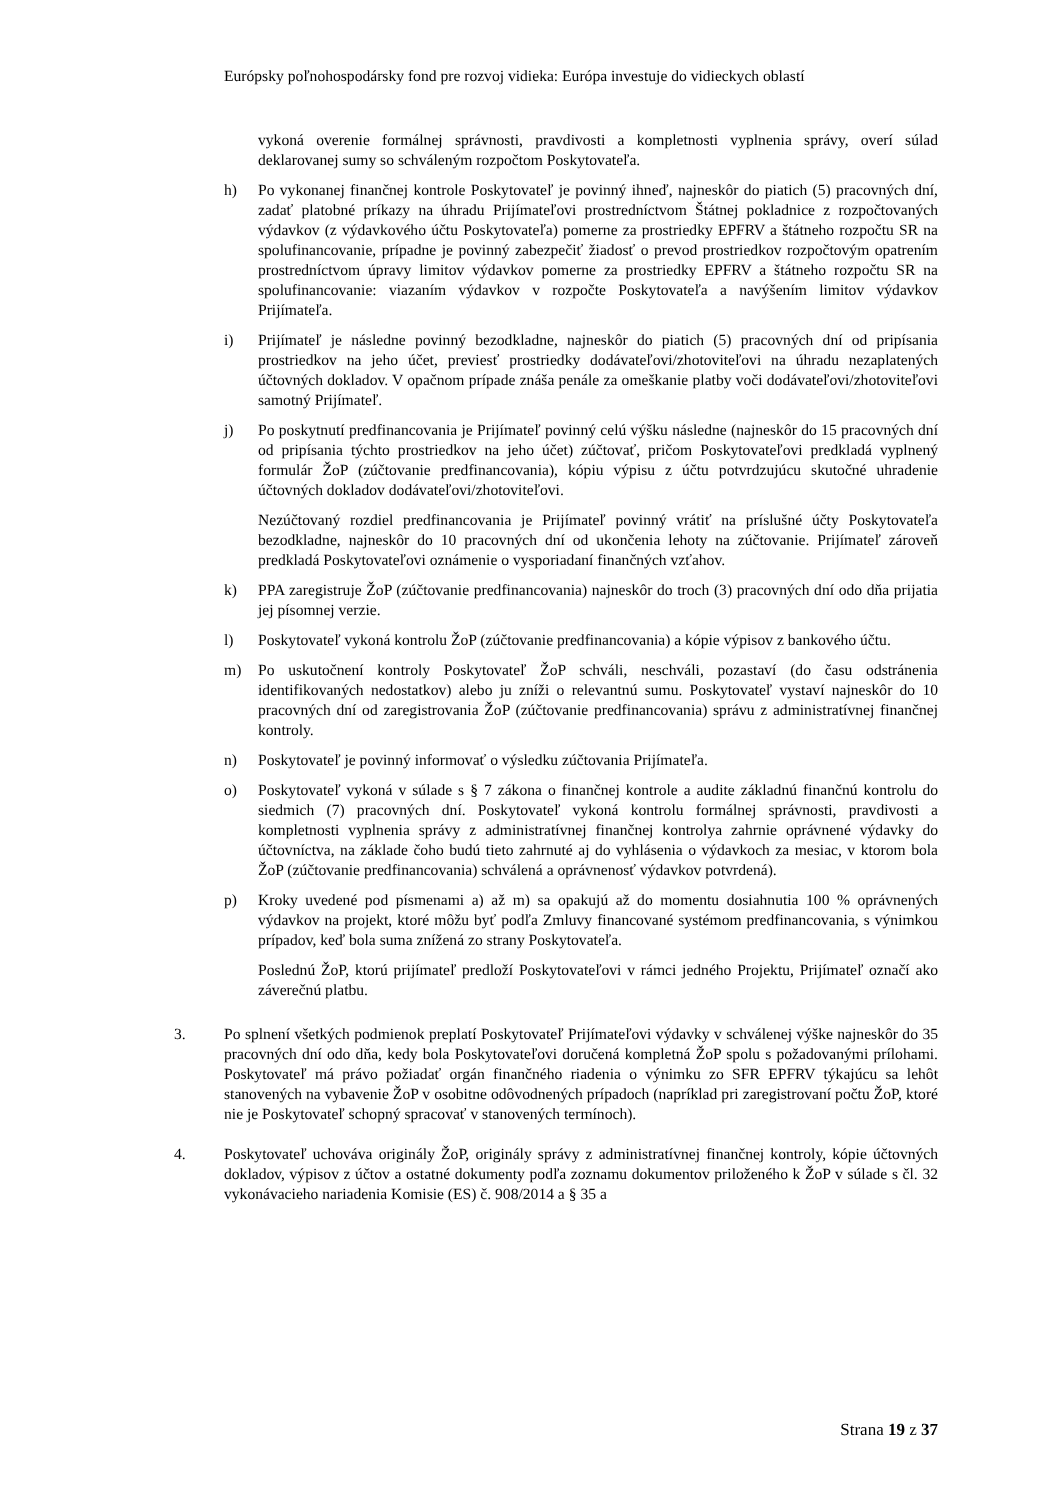Európsky poľnohospodársky fond pre rozvoj vidieka: Európa investuje do vidieckych oblastí
vykoná overenie formálnej správnosti, pravdivosti a kompletnosti vyplnenia správy, overí súlad deklarovanej sumy so schváleným rozpočtom Poskytovateľa.
h) Po vykonanej finančnej kontrole Poskytovateľ je povinný ihneď, najneskôr do piatich (5) pracovných dní, zadať platobné príkazy na úhradu Prijímateľovi prostredníctvom Štátnej pokladnice z rozpočtovaných výdavkov (z výdavkového účtu Poskytovateľa) pomerne za prostriedky EPFRV a štátneho rozpočtu SR na spolufinancovanie, prípadne je povinný zabezpečiť žiadosť o prevod prostriedkov rozpočtovým opatrením prostredníctvom úpravy limitov výdavkov pomerne za prostriedky EPFRV a štátneho rozpočtu SR na spolufinancovanie: viazaním výdavkov v rozpočte Poskytovateľa a navýšením limitov výdavkov Prijímateľa.
i) Prijímateľ je následne povinný bezodkladne, najneskôr do piatich (5) pracovných dní od pripísania prostriedkov na jeho účet, previesť prostriedky dodávateľovi/zhotoviteľovi na úhradu nezaplatených účtovných dokladov. V opačnom prípade znáša penále za omeškanie platby voči dodávateľovi/zhotoviteľovi samotný Prijímateľ.
j) Po poskytnutí predfinancovania je Prijímateľ povinný celú výšku následne (najneskôr do 15 pracovných dní od pripísania týchto prostriedkov na jeho účet) zúčtovať, pričom Poskytovateľovi predkladá vyplnený formulár ŽoP (zúčtovanie predfinancovania), kópiu výpisu z účtu potvrdzujúcu skutočné uhradenie účtovných dokladov dodávateľovi/zhotoviteľovi.
Nezúčtovaný rozdiel predfinancovania je Prijímateľ povinný vrátiť na príslušné účty Poskytovateľa bezodkladne, najneskôr do 10 pracovných dní od ukončenia lehoty na zúčtovanie. Prijímateľ zároveň predkladá Poskytovateľovi oznámenie o vysporiadaní finančných vzťahov.
k) PPA zaregistruje ŽoP (zúčtovanie predfinancovania) najneskôr do troch (3) pracovných dní odo dňa prijatia jej písomnej verzie.
l) Poskytovateľ vykoná kontrolu ŽoP (zúčtovanie predfinancovania) a kópie výpisov z bankového účtu.
m) Po uskutočnení kontroly Poskytovateľ ŽoP schváli, neschváli, pozastaví (do času odstránenia identifikovaných nedostatkov) alebo ju zníži o relevantnú sumu. Poskytovateľ vystaví najneskôr do 10 pracovných dní od zaregistrovania ŽoP (zúčtovanie predfinancovania) správu z administratívnej finančnej kontroly.
n) Poskytovateľ je povinný informovať o výsledku zúčtovania Prijímateľa.
o) Poskytovateľ vykoná v súlade s § 7 zákona o finančnej kontrole a audite základnú finančnú kontrolu do siedmich (7) pracovných dní. Poskytovateľ vykoná kontrolu formálnej správnosti, pravdivosti a kompletnosti vyplnenia správy z administratívnej finančnej kontrolya zahrnie oprávnené výdavky do účtovníctva, na základe čoho budú tieto zahrnuté aj do vyhlásenia o výdavkoch za mesiac, v ktorom bola ŽoP (zúčtovanie predfinancovania) schválená a oprávnenosť výdavkov potvrdená).
p) Kroky uvedené pod písmenami a) až m) sa opakujú až do momentu dosiahnutia 100 % oprávnených výdavkov na projekt, ktoré môžu byť podľa Zmluvy financované systémom predfinancovania, s výnimkou prípadov, keď bola suma znížená zo strany Poskytovateľa.
Poslednú ŽoP, ktorú prijímateľ predloží Poskytovateľovi v rámci jedného Projektu, Prijímateľ označí ako záverečnú platbu.
3. Po splnení všetkých podmienok preplatí Poskytovateľ Prijímateľovi výdavky v schválenej výške najneskôr do 35 pracovných dní odo dňa, kedy bola Poskytovateľovi doručená kompletná ŽoP spolu s požadovanými prílohami. Poskytovateľ má právo požiadať orgán finančného riadenia o výnimku zo SFR EPFRV týkajúcu sa lehôt stanovených na vybavenie ŽoP v osobitne odôvodnených prípadoch (napríklad pri zaregistrovaní počtu ŽoP, ktoré nie je Poskytovateľ schopný spracovať v stanovených termínoch).
4. Poskytovateľ uchováva originály ŽoP, originály správy z administratívnej finančnej kontroly, kópie účtovných dokladov, výpisov z účtov a ostatné dokumenty podľa zoznamu dokumentov priloženého k ŽoP v súlade s čl. 32 vykonávacieho nariadenia Komisie (ES) č. 908/2014 a § 35 a
Strana 19 z 37